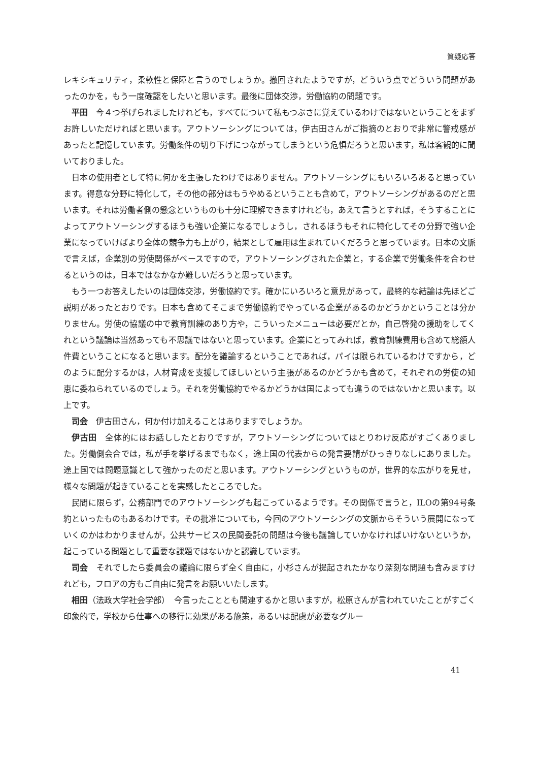質疑応答
レキシキュリティ，柔軟性と保障と言うのでしょうか。撤回されたようですが，どういう点でどういう問題があったのかを，もう一度確認をしたいと思います。最後に団体交渉，労働協約の問題です。
平田　今４つ挙げられましたけれども，すべてについて私もつぶさに覚えているわけではないということをまずお許しいただければと思います。アウトソーシングについては，伊古田さんがご指摘のとおりで非常に警戒感があったと記憶しています。労働条件の切り下げにつながってしまうという危惧だろうと思います，私は客観的に聞いておりました。
日本の使用者として特に何かを主張したわけではありません。アウトソーシングにもいろいろあると思っています。得意な分野に特化して，その他の部分はもうやめるということも含めて，アウトソーシングがあるのだと思います。それは労働者側の懸念というものも十分に理解できますけれども，あえて言うとすれば，そうすることによってアウトソーシングするほうも強い企業になるでしょうし，されるほうもそれに特化してその分野で強い企業になっていけばより全体の競争力も上がり，結果として雇用は生まれていくだろうと思っています。日本の文脈で言えば，企業別の労使関係がベースですので，アウトソーシングされた企業と，する企業で労働条件を合わせるというのは，日本ではなかなか難しいだろうと思っています。
もう一つお答えしたいのは団体交渉，労働協約です。確かにいろいろと意見があって，最終的な結論は先ほどご説明があったとおりです。日本も含めてそこまで労働協約でやっている企業があるのかどうかということは分かりません。労使の協議の中で教育訓練のあり方や，こういったメニューは必要だとか，自己啓発の援助をしてくれという議論は当然あっても不思議ではないと思っています。企業にとってみれば，教育訓練費用も含めて総額人件費ということになると思います。配分を議論するということであれば，パイは限られているわけですから，どのように配分するかは，人材育成を支援してほしいという主張があるのかどうかも含めて，それぞれの労使の知恵に委ねられているのでしょう。それを労働協約でやるかどうかは国によっても違うのではないかと思います。以上です。
司会　伊古田さん，何か付け加えることはありますでしょうか。
伊古田　全体的にはお話ししたとおりですが，アウトソーシングについてはとりわけ反応がすごくありました。労働側会合では，私が手を挙げるまでもなく，途上国の代表からの発言要請がひっきりなしにありました。途上国では問題意識として強かったのだと思います。アウトソーシングというものが，世界的な広がりを見せ，様々な問題が起きていることを実感したところでした。
民間に限らず，公務部門でのアウトソーシングも起こっているようです。その関係で言うと，ILOの第94号条約といったものもあるわけです。その批准についても，今回のアウトソーシングの文脈からそういう展開になっていくのかはわかりませんが，公共サービスの民間委託の問題は今後も議論していかなければいけないというか，起こっている問題として重要な課題ではないかと認識しています。
司会　それでしたら委員会の議論に限らず全く自由に，小杉さんが提起されたかなり深刻な問題も含みますけれども，フロアの方もご自由に発言をお願いいたします。
相田（法政大学社会学部）　今言ったこととも関連するかと思いますが，松原さんが言われていたことがすごく印象的で，学校から仕事への移行に効果がある施策，あるいは配慮が必要なグルー
41